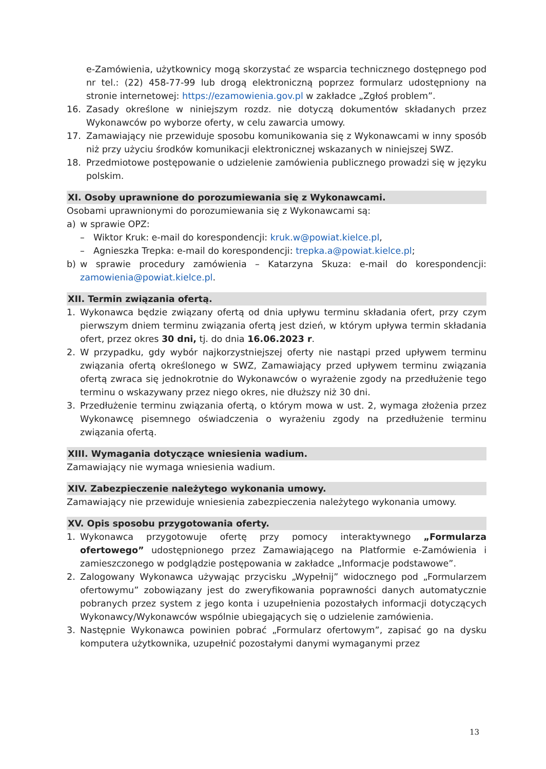e-Zamówienia, użytkownicy mogą skorzystać ze wsparcia technicznego dostępnego pod nr tel.: (22) 458-77-99 lub drogą elektroniczną poprzez formularz udostępniony na stronie internetowej: https://ezamowienia.gov.pl w zakładce „Zgłoś problem”.
16. Zasady określone w niniejszym rozdz. nie dotyczą dokumentów składanych przez Wykonawców po wyborze oferty, w celu zawarcia umowy.
17. Zamawiający nie przewiduje sposobu komunikowania się z Wykonawcami w inny sposób niż przy użyciu środków komunikacji elektronicznej wskazanych w niniejszej SWZ.
18. Przedmiotowe postępowanie o udzielenie zamówienia publicznego prowadzi się w języku polskim.
XI. Osoby uprawnione do porozumiewania się z Wykonawcami.
Osobami uprawnionymi do porozumiewania się z Wykonawcami są:
a) w sprawie OPZ:
– Wiktor Kruk: e-mail do korespondencji: kruk.w@powiat.kielce.pl,
– Agnieszka Trepka: e-mail do korespondencji: trepka.a@powiat.kielce.pl;
b) w sprawie procedury zamówienia – Katarzyna Skuza: e-mail do korespondencji: zamowienia@powiat.kielce.pl.
XII. Termin związania ofertą.
1. Wykonawca będzie związany ofertą od dnia upływu terminu składania ofert, przy czym pierwszym dniem terminu związania ofertą jest dzień, w którym upływa termin składania ofert, przez okres 30 dni, tj. do dnia 16.06.2023 r.
2. W przypadku, gdy wybór najkorzystniejszej oferty nie nastąpi przed upływem terminu związania ofertą określonego w SWZ, Zamawiający przed upływem terminu związania ofertą zwraca się jednokrotnie do Wykonawców o wyrażenie zgody na przedłużenie tego terminu o wskazywany przez niego okres, nie dłuższy niż 30 dni.
3. Przedłużenie terminu związania ofertą, o którym mowa w ust. 2, wymaga złożenia przez Wykonawcę pisemnego oświadczenia o wyrażeniu zgody na przedłużenie terminu związania ofertą.
XIII. Wymagania dotyczące wniesienia wadium.
Zamawiający nie wymaga wniesienia wadium.
XIV. Zabezpieczenie należytego wykonania umowy.
Zamawiający nie przewiduje wniesienia zabezpieczenia należytego wykonania umowy.
XV. Opis sposobu przygotowania oferty.
1. Wykonawca przygotowuje ofertę przy pomocy interaktywnego „Formularza ofertowego” udostępnionego przez Zamawiającego na Platformie e-Zamówienia i zamieszczonego w podglądzie postępowania w zakładce „Informacje podstawowe”.
2. Zalogowany Wykonawca używając przycisku „Wypełnij” widocznego pod „Formularzem ofertowymu” zobowiązany jest do zweryfikowania poprawności danych automatycznie pobranych przez system z jego konta i uzupełnienia pozostałych informacji dotyczących Wykonawcy/Wykonawców wspólnie ubiegających się o udzielenie zamówienia.
3. Następnie Wykonawca powinien pobrać „Formularz ofertowym”, zapisać go na dysku komputera użytkownika, uzupełnić pozostałymi danymi wymaganymi przez
13